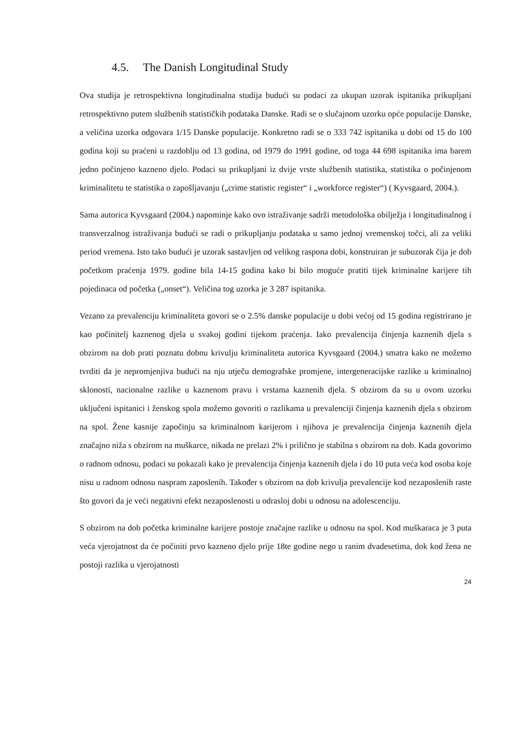4.5. The Danish Longitudinal Study
Ova studija je retrospektivna longitudinalna studija budući su podaci za ukupan uzorak ispitanika prikupljani retrospektivno putem službenih statističkih podataka Danske. Radi se o slučajnom uzorku opće populacije Danske, a veličina uzorka odgovara 1/15 Danske populacije. Konkretno radi se o 333 742 ispitanika u dobi od 15 do 100 godina koji su praćeni u razdoblju od 13 godina, od 1979 do 1991 godine, od toga 44 698 ispitanika ima barem jedno počinjeno kazneno djelo. Podaci su prikupljani iz dvije vrste službenih statistika, statistika o počinjenom kriminalitetu te statistika o zapošljavanju („crime statistic register“ i „workforce register“) ( Kyvsgaard, 2004.).
Sama autorica Kyvsgaard (2004.) napominje kako ovo istraživanje sadrži metodološka obilježja i longitudinalnog i transverzalnog istraživanja budući se radi o prikupljanju podataka u samo jednoj vremenskoj točci, ali za veliki period vremena. Isto tako budući je uzorak sastavljen od velikog raspona dobi, konstruiran je subuzorak čija je dob početkom praćenja 1979. godine bila 14-15 godina kako bi bilo moguće pratiti tijek kriminalne karijere tih pojedinaca od početka („onset“). Veličina tog uzorka je 3 287 ispitanika.
Vezano za prevalenciju kriminaliteta govori se o 2.5% danske populacije u dobi većoj od 15 godina registrirano je kao počinitelj kaznenog djela u svakoj godini tijekom praćenja. Iako prevalencija činjenja kaznenih djela s obzirom na dob prati poznatu dobnu krivulju kriminaliteta autorica Kyvsgaard (2004.) smatra kako ne možemo tvrditi da je nepromjenjiva budući na nju utječu demografske promjene, intergeneracijske razlike u kriminalnoj sklonosti, nacionalne razlike u kaznenom pravu i vrstama kaznenih djela. S obzirom da su u ovom uzorku uključeni ispitanici i ženskog spola možemo govoriti o razlikama u prevalenciji činjenja kaznenih djela s obzirom na spol. Žene kasnije započinju sa kriminalnom karijerom i njihova je prevalencija činjenja kaznenih djela značajno niža s obzirom na muškarce, nikada ne prelazi 2% i prilično je stabilna s obzirom na dob. Kada govorimo o radnom odnosu, podaci su pokazali kako je prevalencija činjenja kaznenih djela i do 10 puta veća kod osoba koje nisu u radnom odnosu naspram zaposlenih. Također s obzirom na dob krivulja prevalencije kod nezaposlenih raste što govori da je veći negativni efekt nezaposlenosti u odrasloj dobi u odnosu na adolescenciju.
S obzirom na dob početka kriminalne karijere postoje značajne razlike u odnosu na spol. Kod muškaraca je 3 puta veća vjerojatnost da će počiniti prvo kazneno djelo prije 18te godine nego u ranim dvadesetima, dok kod žena ne postoji razlika u vjerojatnosti
24